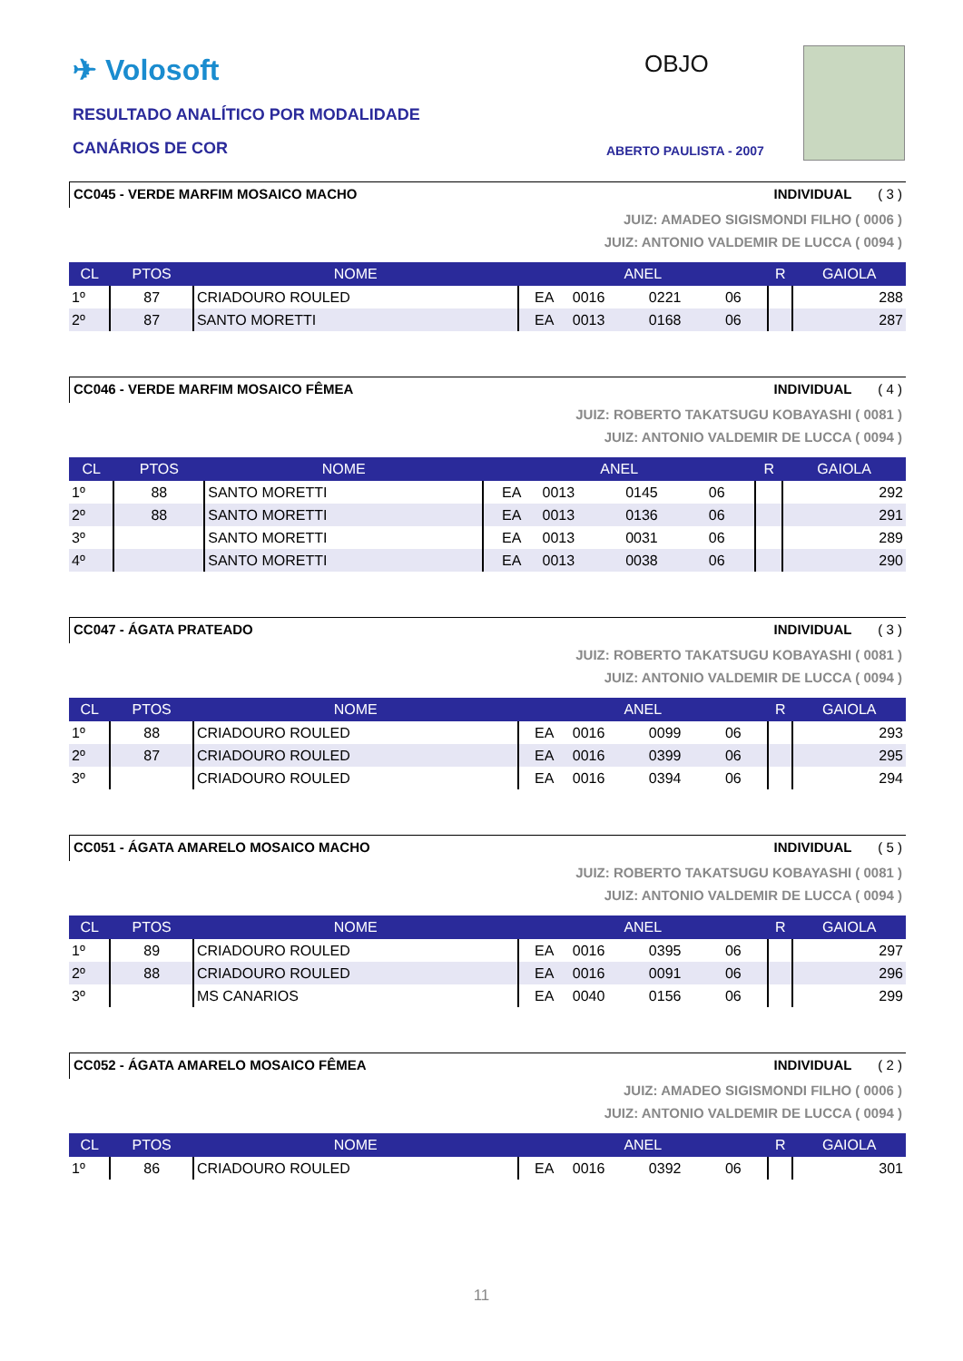✈ Volosoft
RESULTADO ANALÍTICO POR MODALIDADE
CANÁRIOS DE COR
OBJO
ABERTO PAULISTA - 2007
CC045 - VERDE MARFIM MOSAICO MACHO INDIVIDUAL ( 3 )
JUIZ: AMADEO SIGISMONDI FILHO ( 0006 )
JUIZ: ANTONIO VALDEMIR DE LUCCA ( 0094 )
| CL | PTOS | NOME | ANEL | | | | R | GAIOLA |
| --- | --- | --- | --- | --- | --- | --- | --- | --- |
| 1º | 87 | CRIADOURO ROULED | EA | 0016 | 0221 | 06 | | 288 |
| 2º | 87 | SANTO MORETTI | EA | 0013 | 0168 | 06 | | 287 |
CC046 - VERDE MARFIM MOSAICO FÊMEA INDIVIDUAL ( 4 )
JUIZ: ROBERTO TAKATSUGU KOBAYASHI ( 0081 )
JUIZ: ANTONIO VALDEMIR DE LUCCA ( 0094 )
| CL | PTOS | NOME | ANEL | | | | R | GAIOLA |
| --- | --- | --- | --- | --- | --- | --- | --- | --- |
| 1º | 88 | SANTO MORETTI | EA | 0013 | 0145 | 06 | | 292 |
| 2º | 88 | SANTO MORETTI | EA | 0013 | 0136 | 06 | | 291 |
| 3º | | SANTO MORETTI | EA | 0013 | 0031 | 06 | | 289 |
| 4º | | SANTO MORETTI | EA | 0013 | 0038 | 06 | | 290 |
CC047 - ÁGATA PRATEADO INDIVIDUAL ( 3 )
JUIZ: ROBERTO TAKATSUGU KOBAYASHI ( 0081 )
JUIZ: ANTONIO VALDEMIR DE LUCCA ( 0094 )
| CL | PTOS | NOME | ANEL | | | | R | GAIOLA |
| --- | --- | --- | --- | --- | --- | --- | --- | --- |
| 1º | 88 | CRIADOURO ROULED | EA | 0016 | 0099 | 06 | | 293 |
| 2º | 87 | CRIADOURO ROULED | EA | 0016 | 0399 | 06 | | 295 |
| 3º | | CRIADOURO ROULED | EA | 0016 | 0394 | 06 | | 294 |
CC051 - ÁGATA AMARELO MOSAICO MACHO INDIVIDUAL ( 5 )
JUIZ: ROBERTO TAKATSUGU KOBAYASHI ( 0081 )
JUIZ: ANTONIO VALDEMIR DE LUCCA ( 0094 )
| CL | PTOS | NOME | ANEL | | | | R | GAIOLA |
| --- | --- | --- | --- | --- | --- | --- | --- | --- |
| 1º | 89 | CRIADOURO ROULED | EA | 0016 | 0395 | 06 | | 297 |
| 2º | 88 | CRIADOURO ROULED | EA | 0016 | 0091 | 06 | | 296 |
| 3º | | MS CANARIOS | EA | 0040 | 0156 | 06 | | 299 |
CC052 - ÁGATA AMARELO MOSAICO FÊMEA INDIVIDUAL ( 2 )
JUIZ: AMADEO SIGISMONDI FILHO ( 0006 )
JUIZ: ANTONIO VALDEMIR DE LUCCA ( 0094 )
| CL | PTOS | NOME | ANEL | | | | R | GAIOLA |
| --- | --- | --- | --- | --- | --- | --- | --- | --- |
| 1º | 86 | CRIADOURO ROULED | EA | 0016 | 0392 | 06 | | 301 |
11